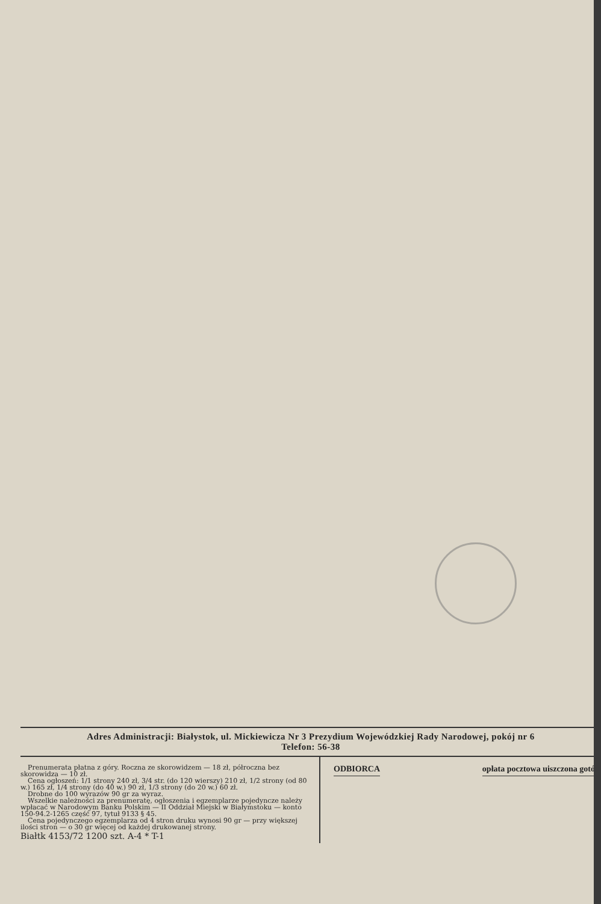Adres Administracji: Białystok, ul. Mickiewicza Nr 3 Prezydium Wojewódzkiej Rady Narodowej, pokój nr 6
Telefon: 56-38
Prenumerata płatna z góry. Roczna ze skorowidzem — 18 zł, półroczna bez skorowidza — 10 zł.
Cena ogłoszeń: 1/1 strony 240 zł, 3/4 str. (do 120 wierszy) 210 zł, 1/2 strony (od 80 w.) 165 zł, 1/4 strony (do 40 w.) 90 zł, 1/3 strony (do 20 w.) 60 zł.
Drobne do 100 wyrazów 90 gr za wyraz.
Wszelkie należności za prenumeratę, ogłoszenia i egzemplarze pojedyncze należy wpłacać w Narodowym Banku Polskim — II Oddział Miejski w Białymstoku — konto 150-94.2-1265 część 97, tytuł 9133 § 45.
Cena pojedynczego egzemplarza od 4 stron druku wynosi 90 gr — przy większej ilości stron — o 30 gr więcej od każdej drukowanej strony.
Białtk 4153/72 1200 szt. A-4 * T-1
ODBIORCA opłata pocztowa uiszczona gotów